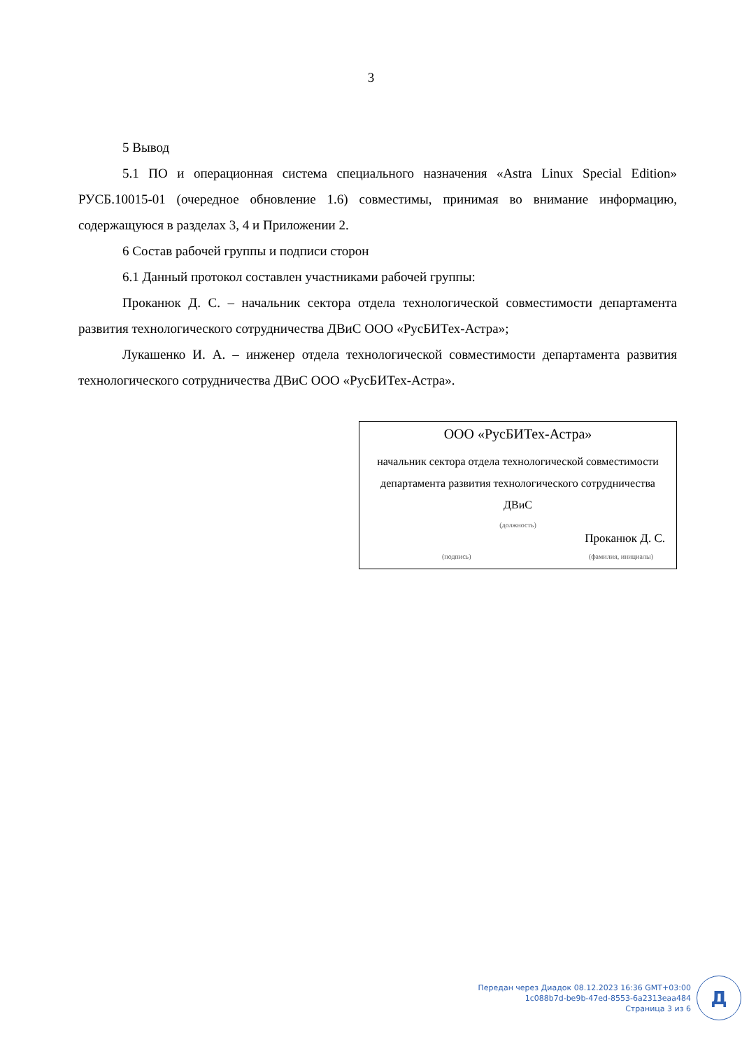3
5 Вывод
5.1 ПО и операционная система специального назначения «Astra Linux Special Edition» РУСБ.10015-01 (очередное обновление 1.6) совместимы, принимая во внимание информацию, содержащуюся в разделах 3, 4 и Приложении 2.
6 Состав рабочей группы и подписи сторон
6.1 Данный протокол составлен участниками рабочей группы:
Проканюк Д. С. – начальник сектора отдела технологической совместимости департамента развития технологического сотрудничества ДВиС ООО «РусБИТех-Астра»;
Лукашенко И. А. – инженер отдела технологической совместимости департамента развития технологического сотрудничества ДВиС ООО «РусБИТех-Астра».
ООО «РусБИТех-Астра»
начальник сектора отдела технологической совместимости департамента развития технологического сотрудничества ДВиС
(должность)
Проканюк Д. С.
(подпись) (фамилия, инициалы)
Передан через Диадок 08.12.2023 16:36 GMT+03:00
1c088b7d-be9b-47ed-8553-6a2313eaa484
Страница 3 из 6
Д